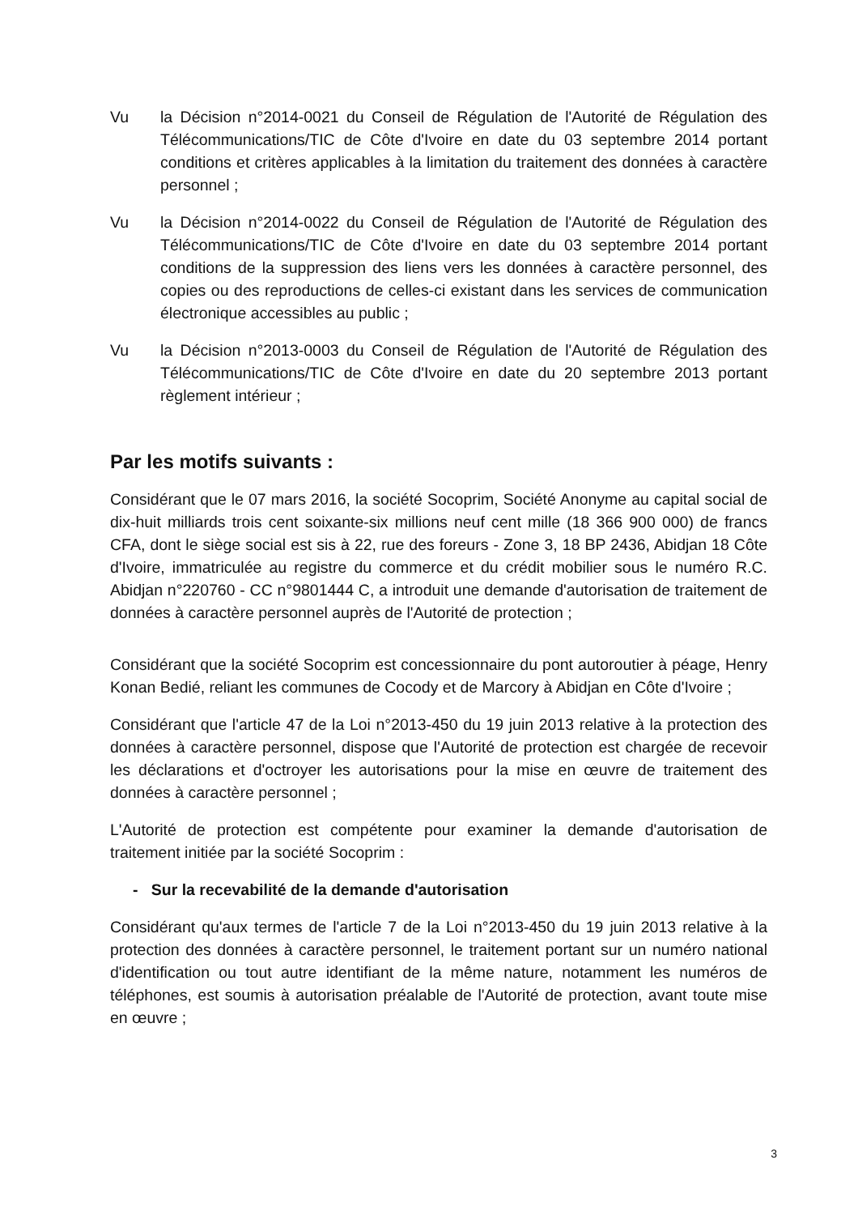Vu la Décision n°2014-0021 du Conseil de Régulation de l'Autorité de Régulation des Télécommunications/TIC de Côte d'Ivoire en date du 03 septembre 2014 portant conditions et critères applicables à la limitation du traitement des données à caractère personnel ;
Vu la Décision n°2014-0022 du Conseil de Régulation de l'Autorité de Régulation des Télécommunications/TIC de Côte d'Ivoire en date du 03 septembre 2014 portant conditions de la suppression des liens vers les données à caractère personnel, des copies ou des reproductions de celles-ci existant dans les services de communication électronique accessibles au public ;
Vu la Décision n°2013-0003 du Conseil de Régulation de l'Autorité de Régulation des Télécommunications/TIC de Côte d'Ivoire en date du 20 septembre 2013 portant règlement intérieur ;
Par les motifs suivants :
Considérant que le 07 mars 2016, la société Socoprim, Société Anonyme au capital social de dix-huit milliards trois cent soixante-six millions neuf cent mille (18 366 900 000) de francs CFA, dont le siège social est sis à 22, rue des foreurs - Zone 3, 18 BP 2436, Abidjan 18 Côte d'Ivoire, immatriculée au registre du commerce et du crédit mobilier sous le numéro R.C. Abidjan n°220760 - CC n°9801444 C, a introduit une demande d'autorisation de traitement de données à caractère personnel auprès de l'Autorité de protection ;
Considérant que la société Socoprim est concessionnaire du pont autoroutier à péage, Henry Konan Bedié, reliant les communes de Cocody et de Marcory à Abidjan en Côte d'Ivoire ;
Considérant que l'article 47 de la Loi n°2013-450 du 19 juin 2013 relative à la protection des données à caractère personnel, dispose que l'Autorité de protection est chargée de recevoir les déclarations et d'octroyer les autorisations pour la mise en œuvre de traitement des données à caractère personnel ;
L'Autorité de protection est compétente pour examiner la demande d'autorisation de traitement initiée par la société Socoprim :
- Sur la recevabilité de la demande d'autorisation
Considérant qu'aux termes de l'article 7 de la Loi n°2013-450 du 19 juin 2013 relative à la protection des données à caractère personnel, le traitement portant sur un numéro national d'identification ou tout autre identifiant de la même nature, notamment les numéros de téléphones, est soumis à autorisation préalable de l'Autorité de protection, avant toute mise en œuvre ;
3